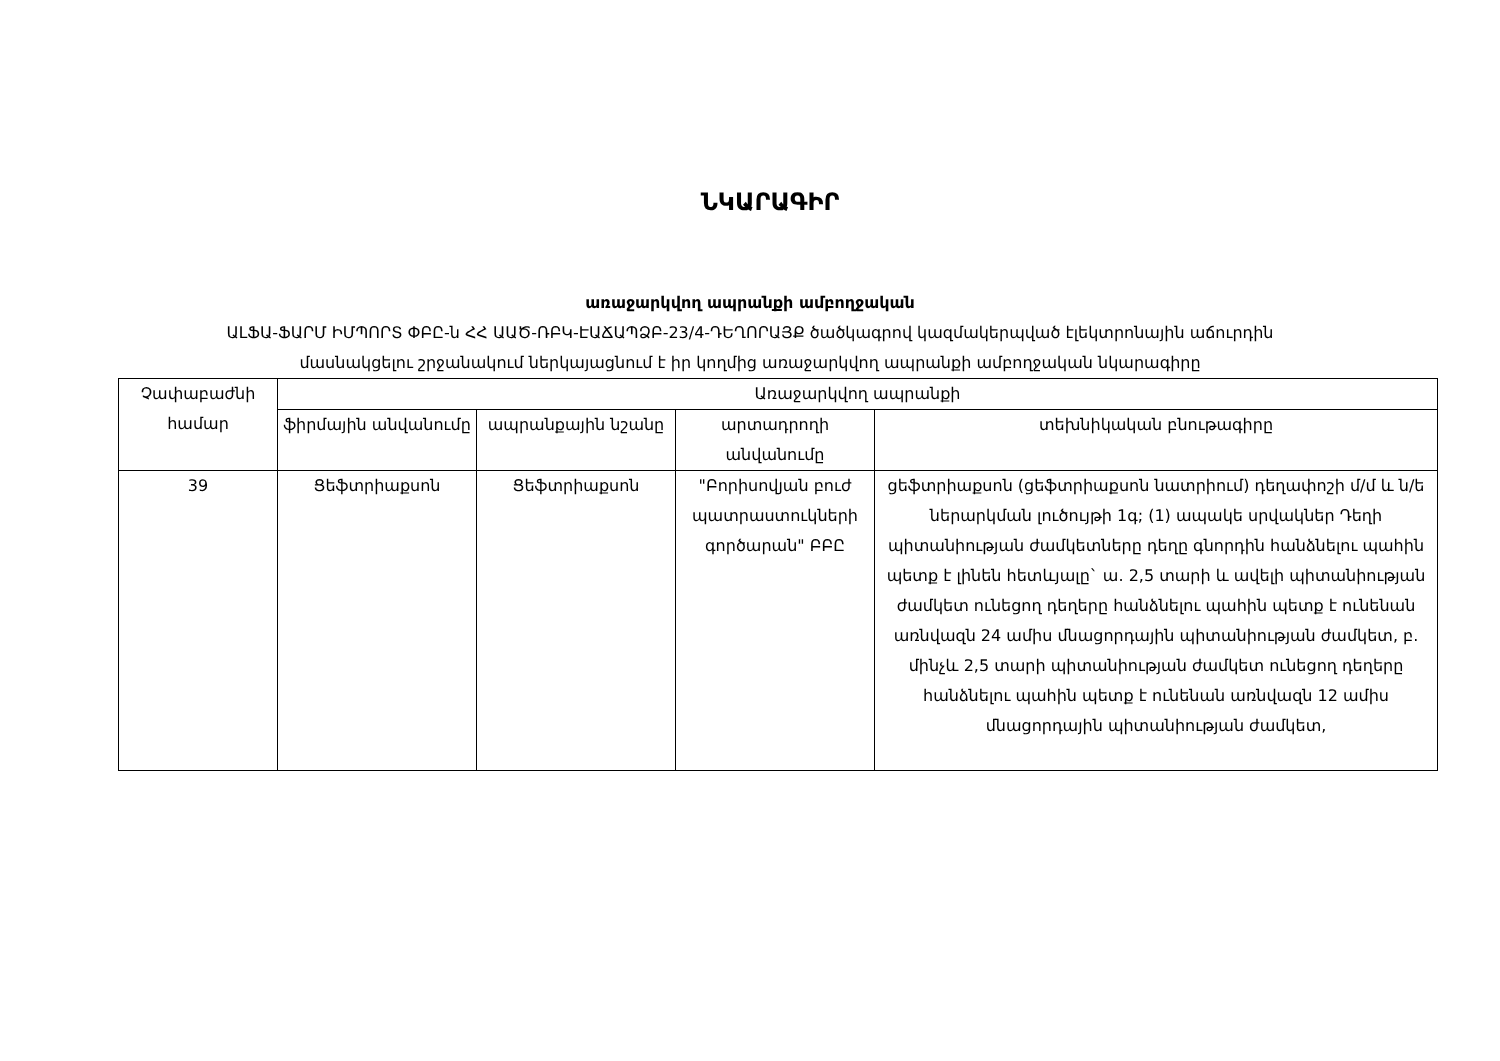ՆԿԱՐԱԳԻՐ
առաջարկվող ապրանքի ամբողջական
ԱԼՖԱ-ՖԱՐՄ ԻՄՊՈՐՏ ՓԲԸ-ն ՀՀ ԱԱԾ-ՌԲԿ-ԷԱՃԱՊՁԲ-23/4-ԴԵՂՈՐԱՅՔ ծածկագրով կազմակերպված էլեկտրոնային աճուրդին
մասնակցելու շրջանակում ներկայացնում է իր կողմից առաջարկվող ապրանքի ամբողջական նկարագիրը
| Չափաբաժնի համար | Առաջարկվող ապրանքի | | | |
| --- | --- | --- | --- | --- |
| | ֆիրմային անվանումը | ապրանքային նշանը | արտադրողի անվանումը | տեխնիկական բնութագիրը |
| 39 | Ցեֆտրիաքսոն | Ցեֆտրիաքսոն | "Բորիսովյան բուժ պատրաստուկների գործարան" ԲԲԸ | ցեֆտրիաքսոն (ցեֆտրիաքսոն նատրիում) դեղափոշի մ/մ և ն/ե ներարկման լուծույթի 1գ; (1) ապակե սրվակներ Դեղի պիտանիության ժամկետները դեղը գնորդին հանձնելու պահին պետք է լինեն հետևյալը` ա. 2,5 տարի և ավելի պիտանիության ժամկետ ունեցող դեղերը հանձնելու պահին պետք է ունենան առնվազն 24 ամիս մնացորդային պիտանիության ժամկետ, բ. մինչև 2,5 տարի պիտանիության ժամկետ ունեցող դեղերը հանձնելու պահին պետք է ունենան առնվազն 12 ամիս մնացորդային պիտանիության ժամկետ, |